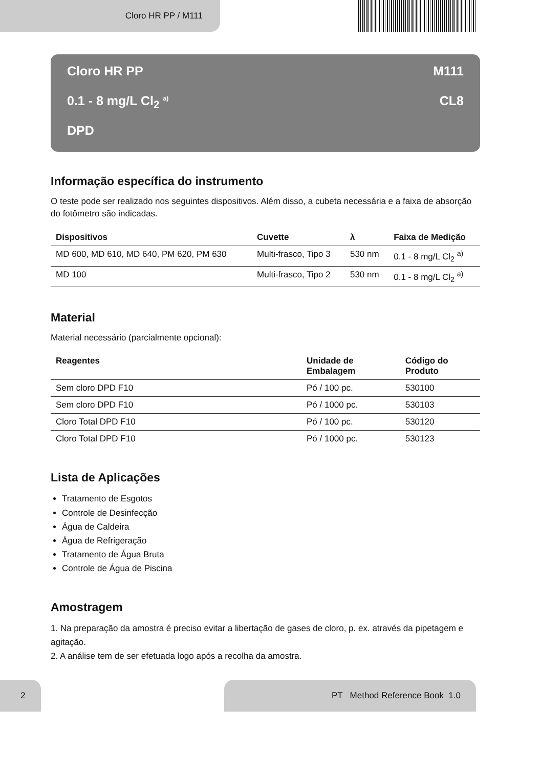Cloro HR PP / M111
Cloro HR PP M111
0.1 - 8 mg/L Cl<sub>2</sub> <sup>a)</sup> CL8
DPD
Informação específica do instrumento
O teste pode ser realizado nos seguintes dispositivos. Além disso, a cubeta necessária e a faixa de absorção do fotômetro são indicadas.
| Dispositivos | Cuvette | λ | Faixa de Medição |
| --- | --- | --- | --- |
| MD 600, MD 610, MD 640, PM 620, PM 630 | Multi-frasco, Tipo 3 | 530 nm | 0.1 - 8 mg/L Cl<sub>2</sub> <sup>a)</sup> |
| MD 100 | Multi-frasco, Tipo 2 | 530 nm | 0.1 - 8 mg/L Cl<sub>2</sub> <sup>a)</sup> |
Material
Material necessário (parcialmente opcional):
| Reagentes | Unidade de Embalagem | Código do Produto |
| --- | --- | --- |
| Sem cloro DPD F10 | Pó / 100 pc. | 530100 |
| Sem cloro DPD F10 | Pó / 1000 pc. | 530103 |
| Cloro Total DPD F10 | Pó / 100 pc. | 530120 |
| Cloro Total DPD F10 | Pó / 1000 pc. | 530123 |
Lista de Aplicações
Tratamento de Esgotos
Controle de Desinfecção
Água de Caldeira
Água de Refrigeração
Tratamento de Água Bruta
Controle de Água de Piscina
Amostragem
1. Na preparação da amostra é preciso evitar a libertação de gases de cloro, p. ex. através da pipetagem e agitação.
2. A análise tem de ser efetuada logo após a recolha da amostra.
2 PT Method Reference Book 1.0